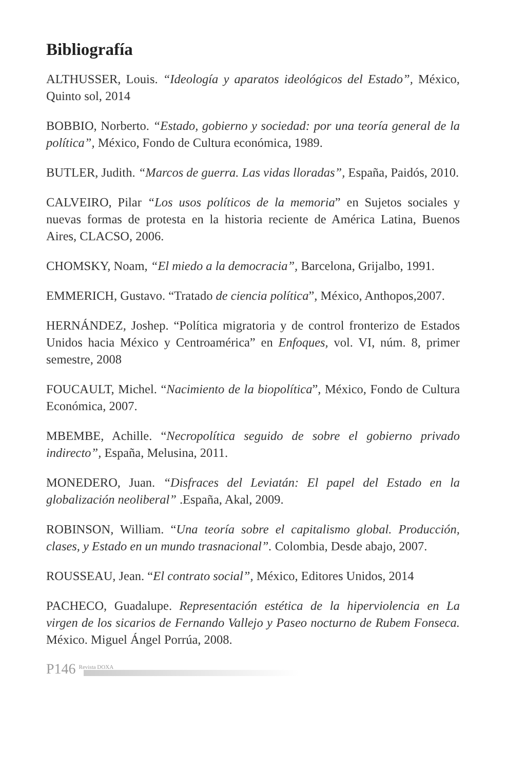Bibliografía
ALTHUSSER, Louis. “Ideología y aparatos ideológicos del Estado”, México, Quinto sol, 2014
BOBBIO, Norberto. “Estado, gobierno y sociedad: por una teoría general de la política”, México, Fondo de Cultura económica, 1989.
BUTLER, Judith. “Marcos de guerra. Las vidas lloradas”, España, Paidós, 2010.
CALVEIRO, Pilar “Los usos políticos de la memoria” en Sujetos sociales y nuevas formas de protesta en la historia reciente de América Latina, Buenos Aires, CLACSO, 2006.
CHOMSKY, Noam, “El miedo a la democracia”, Barcelona, Grijalbo, 1991.
EMMERICH, Gustavo. “Tratado de ciencia política”, México, Anthopos,2007.
HERNÁNDEZ, Joshep. “Política migratoria y de control fronterizo de Estados Unidos hacia México y Centroamérica” en Enfoques, vol. VI, núm. 8, primer semestre, 2008
FOUCAULT, Michel. “Nacimiento de la biopolítica”, México, Fondo de Cultura Económica, 2007.
MBEMBE, Achille. “Necropolítica seguido de sobre el gobierno privado indirecto”, España, Melusina, 2011.
MONEDERO, Juan. “Disfraces del Leviatán: El papel del Estado en la globalización neoliberal” .España, Akal, 2009.
ROBINSON, William. “Una teoría sobre el capitalismo global. Producción, clases, y Estado en un mundo trasnacional”. Colombia, Desde abajo, 2007.
ROUSSEAU, Jean. “El contrato social”, México, Editores Unidos, 2014
PACHECO, Guadalupe. Representación estética de la hiperviolencia en La virgen de los sicarios de Fernando Vallejo y Paseo nocturno de Rubem Fonseca. México. Miguel Ángel Porrúa, 2008.
P146 Revista DOXA